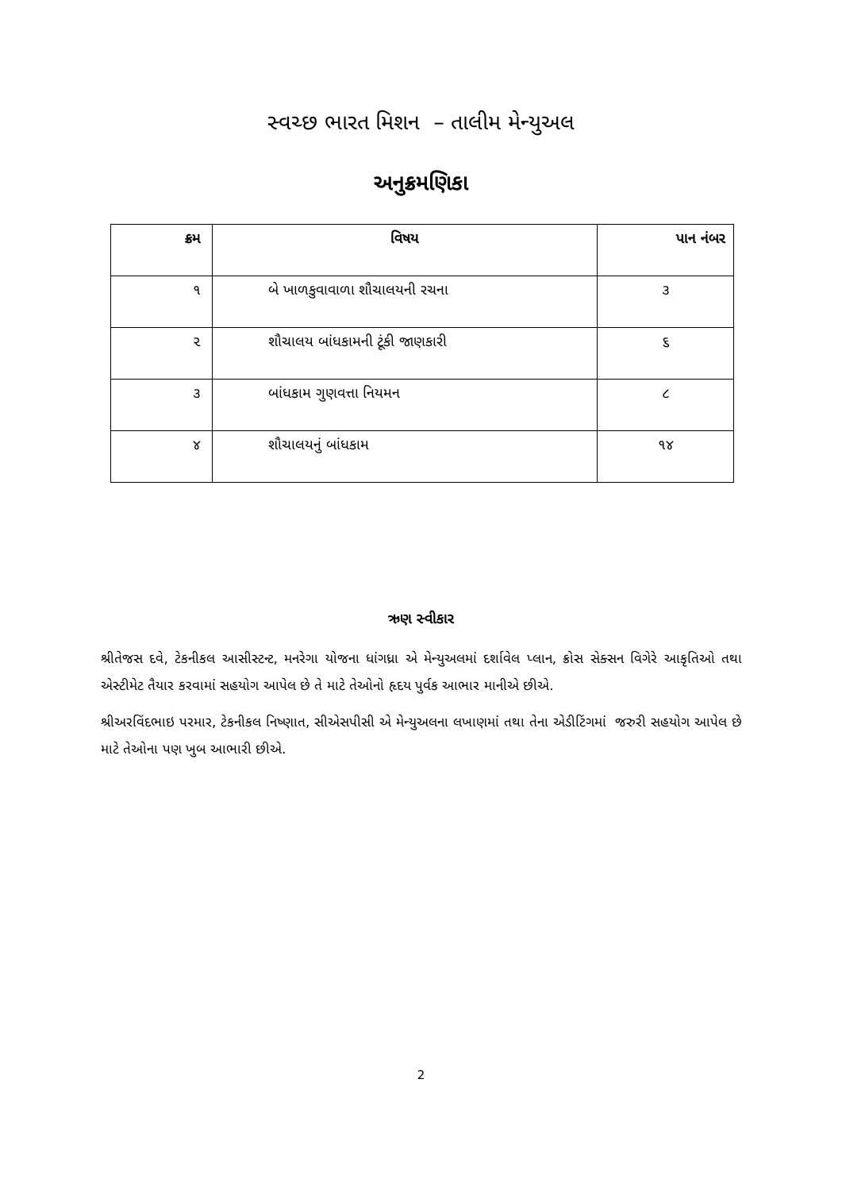સ્વચ્છ ભારત મિશન – તાલીમ મેન્યુઅલ
અનુક્રમણિકા
| ક્રમ | વિષય | પાન નંબર |
| --- | --- | --- |
| ૧ | બે ખાળકુવાવાળા શૌચાલયની રચના | ૩ |
| ૨ | શૌચાલય બાંધકામની ટૂંકી જાણકારી | ૬ |
| ૩ | બાંધકામ ગુણવત્તા નિયમન | ૮ |
| ૪ | શૌચાલયનું બાંધકામ | ૧૪ |
ઋણ સ્વીકાર
શ્રીતેજસ દવે, ટેકનીકલ આસીસ્ટન્ટ, મનરેગા યોજના ધાંગધ્રા એ મેન્યુઅલમાં દર્શાવેલ પ્લાન, ક્રોસ સેક્સન વિગેરે આકૃતિઓ તથા એસ્ટીમેટ તૈયાર કરવામાં સહયોગ આપેલ છે તે માટે તેઓનો હૃદય પુર્વક આભાર માનીએ છીએ.
શ્રીઅરવિંદભાઇ પરમાર, ટેકનીકલ નિષ્ણાત, સીએસપીસી એ મેન્યુઅલના લખાણમાં તથા તેના એડીટિંગમાં જરુરી સહયોગ આપેલ છે માટે તેઓના પણ ખુબ આભારી છીએ.
2